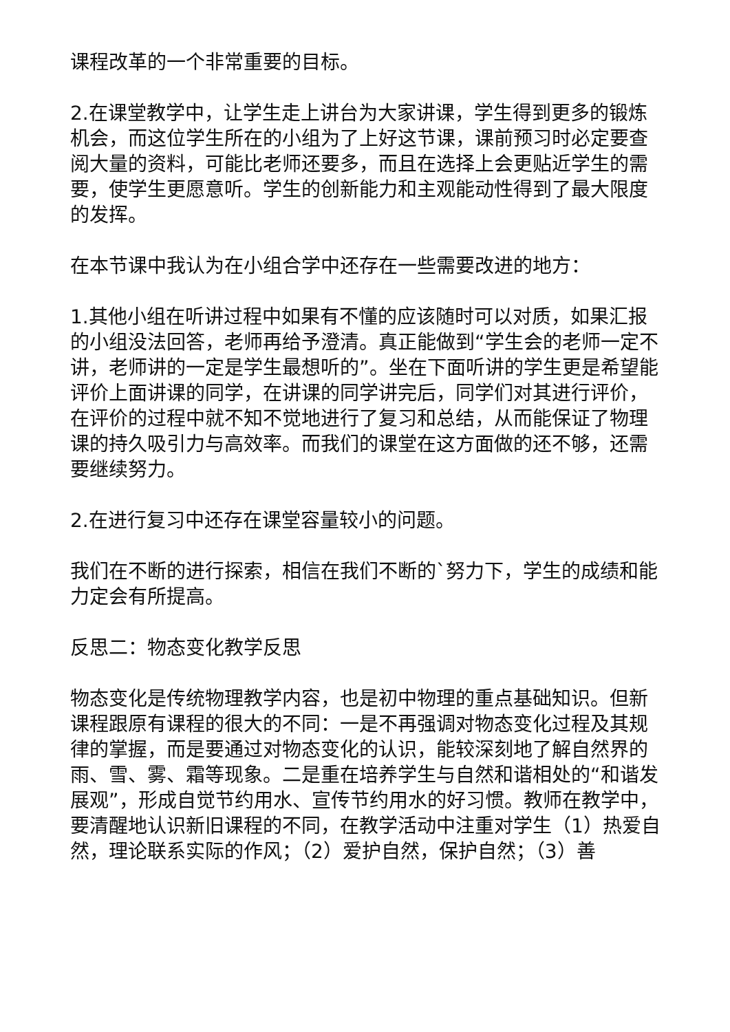课程改革的一个非常重要的目标。
2.在课堂教学中，让学生走上讲台为大家讲课，学生得到更多的锻炼机会，而这位学生所在的小组为了上好这节课，课前预习时必定要查阅大量的资料，可能比老师还要多，而且在选择上会更贴近学生的需要，使学生更愿意听。学生的创新能力和主观能动性得到了最大限度的发挥。
在本节课中我认为在小组合学中还存在一些需要改进的地方：
1.其他小组在听讲过程中如果有不懂的应该随时可以对质，如果汇报的小组没法回答，老师再给予澄清。真正能做到“学生会的老师一定不讲，老师讲的一定是学生最想听的”。坐在下面听讲的学生更是希望能评价上面讲课的同学，在讲课的同学讲完后，同学们对其进行评价，在评价的过程中就不知不觉地进行了复习和总结，从而能保证了物理课的持久吸引力与高效率。而我们的课堂在这方面做的还不够，还需要继续努力。
2.在进行复习中还存在课堂容量较小的问题。
我们在不断的进行探索，相信在我们不断的`努力下，学生的成绩和能力定会有所提高。
反思二：物态变化教学反思
物态变化是传统物理教学内容，也是初中物理的重点基础知识。但新课程跟原有课程的很大的不同：一是不再强调对物态变化过程及其规律的掌握，而是要通过对物态变化的认识，能较深刻地了解自然界的雨、雪、雾、霜等现象。二是重在培养学生与自然和谐相处的“和谐发展观”，形成自觉节约用水、宣传节约用水的好习惯。教师在教学中，要清醒地认识新旧课程的不同，在教学活动中注重对学生（1）热爱自然，理论联系实际的作风；（2）爱护自然，保护自然；（3）善